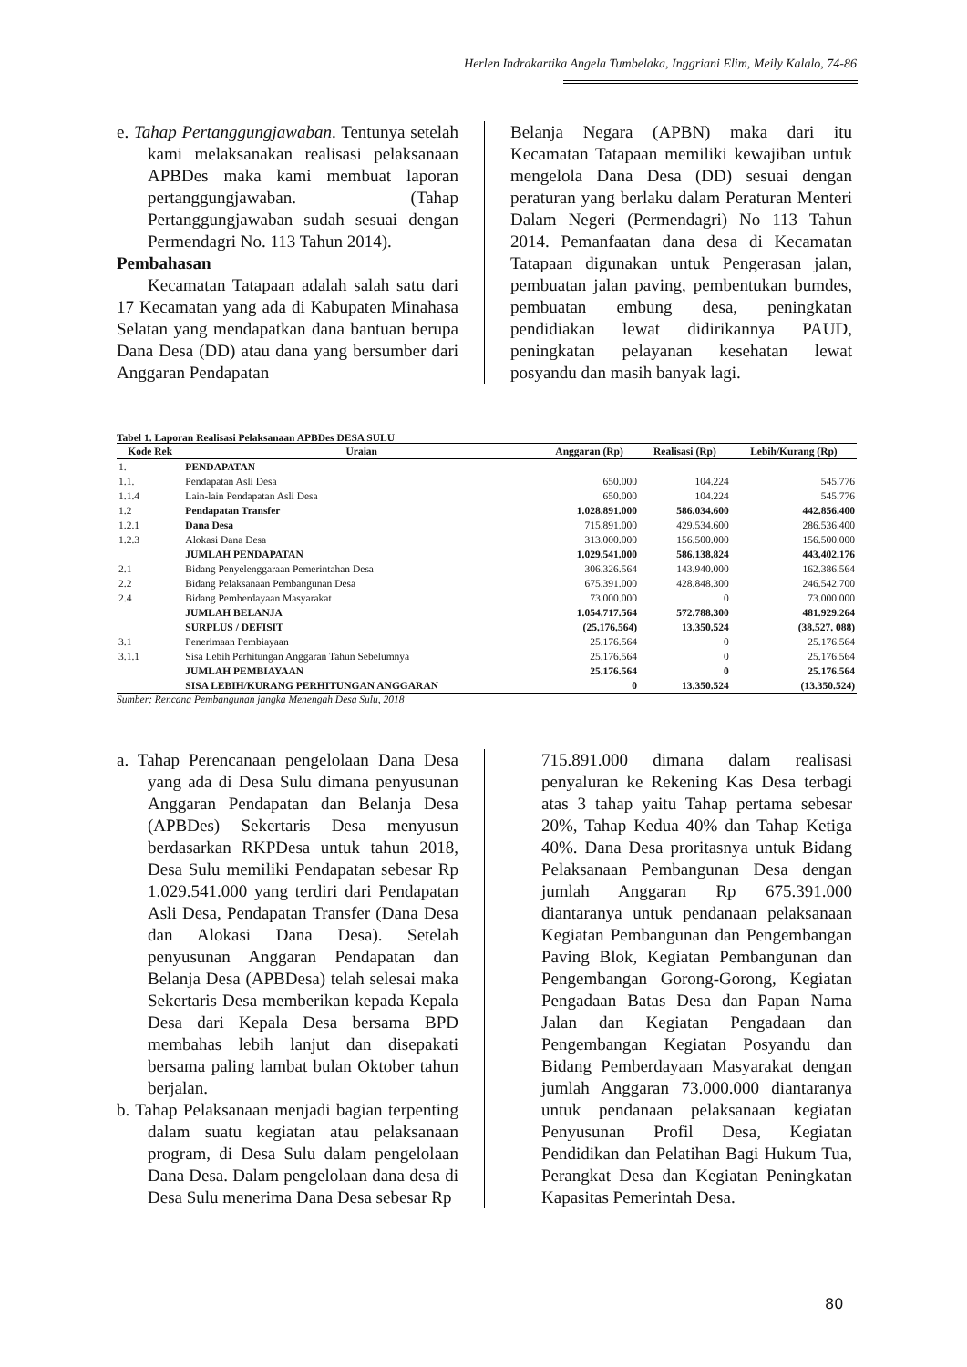Herlen Indrakartika Angela Tumbelaka, Inggriani Elim, Meily Kalalo, 74-86
e. Tahap Pertanggungjawaban. Tentunya setelah kami melaksanakan realisasi pelaksanaan APBDes maka kami membuat laporan pertanggungjawaban. (Tahap Pertanggungjawaban sudah sesuai dengan Permendagri No. 113 Tahun 2014).
Pembahasan
Kecamatan Tatapaan adalah salah satu dari 17 Kecamatan yang ada di Kabupaten Minahasa Selatan yang mendapatkan dana bantuan berupa Dana Desa (DD) atau dana yang bersumber dari Anggaran Pendapatan
Belanja Negara (APBN) maka dari itu Kecamatan Tatapaan memiliki kewajiban untuk mengelola Dana Desa (DD) sesuai dengan peraturan yang berlaku dalam Peraturan Menteri Dalam Negeri (Permendagri) No 113 Tahun 2014. Pemanfaatan dana desa di Kecamatan Tatapaan digunakan untuk Pengerasan jalan, pembuatan jalan paving, pembentukan bumdes, pembuatan embung desa, peningkatan pendidiakan lewat didirikannya PAUD, peningkatan pelayanan kesehatan lewat posyandu dan masih banyak lagi.
Tabel 1. Laporan Realisasi Pelaksanaan APBDes DESA SULU
| Kode Rek | Uraian | Anggaran (Rp) | Realisasi (Rp) | Lebih/Kurang (Rp) |
| --- | --- | --- | --- | --- |
| 1. | PENDAPATAN | | | |
| 1.1. | Pendapatan Asli Desa | 650.000 | 104.224 | 545.776 |
| 1.1.4 | Lain-lain Pendapatan Asli Desa | 650.000 | 104.224 | 545.776 |
| 1.2 | Pendapatan Transfer | 1.028.891.000 | 586.034.600 | 442.856.400 |
| 1.2.1 | Dana Desa | 715.891.000 | 429.534.600 | 286.536.400 |
| 1.2.3 | Alokasi Dana Desa | 313.000.000 | 156.500.000 | 156.500.000 |
| | JUMLAH PENDAPATAN | 1.029.541.000 | 586.138.824 | 443.402.176 |
| 2.1 | Bidang Penyelenggaraan Pemerintahan Desa | 306.326.564 | 143.940.000 | 162.386.564 |
| 2.2 | Bidang Pelaksanaan Pembangunan Desa | 675.391.000 | 428.848.300 | 246.542.700 |
| 2.4 | Bidang Pemberdayaan Masyarakat | 73.000.000 | 0 | 73.000.000 |
| | JUMLAH BELANJA | 1.054.717.564 | 572.788.300 | 481.929.264 |
| | SURPLUS / DEFISIT | (25.176.564) | 13.350.524 | (38.527. 088) |
| 3.1 | Penerimaan Pembiayaan | 25.176.564 | 0 | 25.176.564 |
| 3.1.1 | Sisa Lebih Perhitungan Anggaran Tahun Sebelumnya | 25.176.564 | 0 | 25.176.564 |
| | JUMLAH PEMBIAYAAN | 25.176.564 | 0 | 25.176.564 |
| | SISA LEBIH/KURANG PERHITUNGAN ANGGARAN | 0 | 13.350.524 | (13.350.524) |
Sumber: Rencana Pembangunan jangka Menengah Desa Sulu, 2018
a. Tahap Perencanaan pengelolaan Dana Desa yang ada di Desa Sulu dimana penyusunan Anggaran Pendapatan dan Belanja Desa (APBDes) Sekertaris Desa menyusun berdasarkan RKPDesa untuk tahun 2018, Desa Sulu memiliki Pendapatan sebesar Rp 1.029.541.000 yang terdiri dari Pendapatan Asli Desa, Pendapatan Transfer (Dana Desa dan Alokasi Dana Desa). Setelah penyusunan Anggaran Pendapatan dan Belanja Desa (APBDesa) telah selesai maka Sekertaris Desa memberikan kepada Kepala Desa dari Kepala Desa bersama BPD membahas lebih lanjut dan disepakati bersama paling lambat bulan Oktober tahun berjalan.
b. Tahap Pelaksanaan menjadi bagian terpenting dalam suatu kegiatan atau pelaksanaan program, di Desa Sulu dalam pengelolaan Dana Desa. Dalam pengelolaan dana desa di Desa Sulu menerima Dana Desa sebesar Rp
715.891.000 dimana dalam realisasi penyaluran ke Rekening Kas Desa terbagi atas 3 tahap yaitu Tahap pertama sebesar 20%, Tahap Kedua 40% dan Tahap Ketiga 40%. Dana Desa proritasnya untuk Bidang Pelaksanaan Pembangunan Desa dengan jumlah Anggaran Rp 675.391.000 diantaranya untuk pendanaan pelaksanaan Kegiatan Pembangunan dan Pengembangan Paving Blok, Kegiatan Pembangunan dan Pengembangan Gorong-Gorong, Kegiatan Pengadaan Batas Desa dan Papan Nama Jalan dan Kegiatan Pengadaan dan Pengembangan Kegiatan Posyandu dan Bidang Pemberdayaan Masyarakat dengan jumlah Anggaran 73.000.000 diantaranya untuk pendanaan pelaksanaan kegiatan Penyusunan Profil Desa, Kegiatan Pendidikan dan Pelatihan Bagi Hukum Tua, Perangkat Desa dan Kegiatan Peningkatan Kapasitas Pemerintah Desa.
80